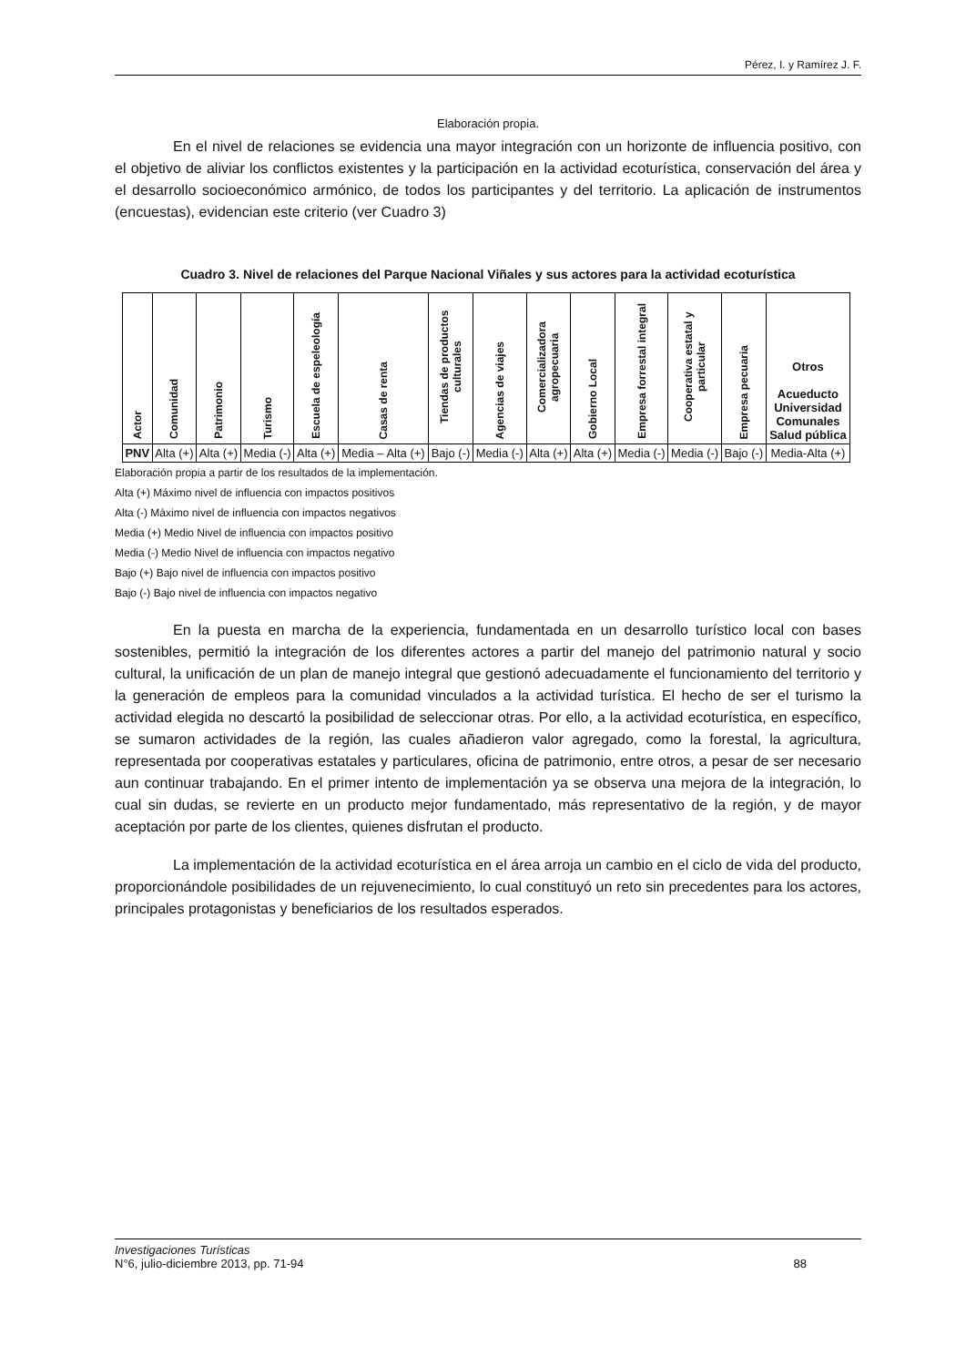Pérez, I. y Ramírez J. F.
Elaboración propia.
En el nivel de relaciones se evidencia una mayor integración con un horizonte de influencia positivo, con el objetivo de aliviar los conflictos existentes y la participación en la actividad ecoturística, conservación del área y el desarrollo socioeconómico armónico, de todos los participantes y del territorio. La aplicación de instrumentos (encuestas), evidencian este criterio (ver Cuadro 3)
Cuadro 3. Nivel de relaciones del Parque Nacional Viñales y sus actores para la actividad ecoturística
| Actor | Comunidad | Patrimonio | Turismo | Escuela de espeleología | Casas de renta | Tiendas de productos culturales | Agencias de viajes | Comercializadora agropecuaria | Gobierno Local | Empresa forrestal integral | Cooperativa estatal y particular | Empresa pecuaria | Otros Acueducto Universidad Comunales Salud pública |
| --- | --- | --- | --- | --- | --- | --- | --- | --- | --- | --- | --- | --- | --- |
| PNV | Alta (+) | Alta (+) | Media (-) | Alta (+) | Media – Alta (+) | Bajo (-) | Media (-) | Alta (+) | Alta (+) | Media (-) | Media (-) | Bajo (-) | Media-Alta (+) |
Elaboración propia a partir de los resultados de la implementación.
Alta (+) Máximo nivel de influencia con impactos positivos
Alta (-) Máximo nivel de influencia con impactos negativos
Media (+) Medio Nivel de influencia con impactos positivo
Media (-) Medio Nivel de influencia con impactos negativo
Bajo (+) Bajo nivel de influencia con impactos positivo
Bajo (-) Bajo nivel de influencia con impactos negativo
En la puesta en marcha de la experiencia, fundamentada en un desarrollo turístico local con bases sostenibles, permitió la integración de los diferentes actores a partir del manejo del patrimonio natural y socio cultural, la unificación de un plan de manejo integral que gestionó adecuadamente el funcionamiento del territorio y la generación de empleos para la comunidad vinculados a la actividad turística. El hecho de ser el turismo la actividad elegida no descartó la posibilidad de seleccionar otras. Por ello, a la actividad ecoturística, en específico, se sumaron actividades de la región, las cuales añadieron valor agregado, como la forestal, la agricultura, representada por cooperativas estatales y particulares, oficina de patrimonio, entre otros, a pesar de ser necesario aun continuar trabajando. En el primer intento de implementación ya se observa una mejora de la integración, lo cual sin dudas, se revierte en un producto mejor fundamentado, más representativo de la región, y de mayor aceptación por parte de los clientes, quienes disfrutan el producto.
La implementación de la actividad ecoturística en el área arroja un cambio en el ciclo de vida del producto, proporcionándole posibilidades de un rejuvenecimiento, lo cual constituyó un reto sin precedentes para los actores, principales protagonistas y beneficiarios de los resultados esperados.
Investigaciones Turísticas
N°6, julio-diciembre 2013, pp. 71-94 88